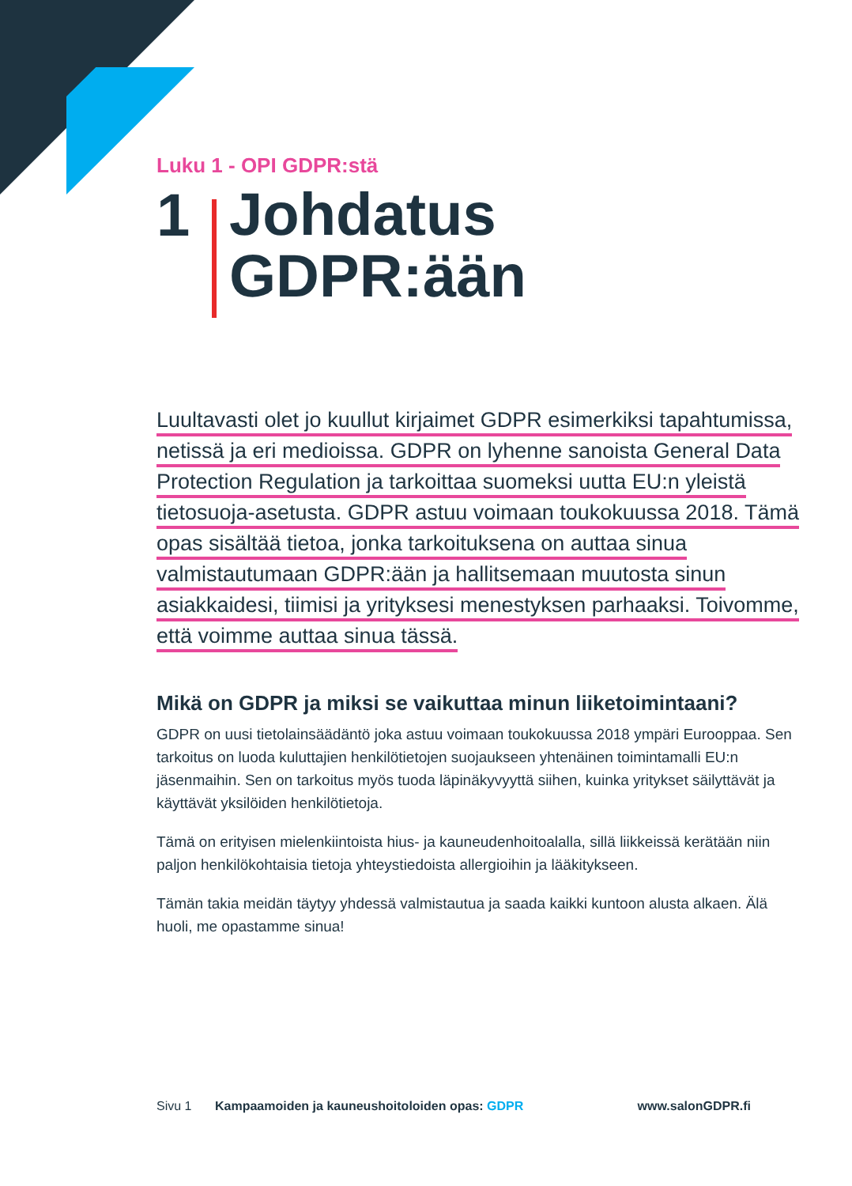Luku 1 - OPI GDPR:stä
1
Johdatus
GDPR:ään
Luultavasti olet jo kuullut kirjaimet GDPR esimerkiksi tapahtumissa, netissä ja eri medioissa. GDPR on lyhenne sanoista General Data Protection Regulation ja tarkoittaa suomeksi uutta EU:n yleistä tietosuoja-asetusta. GDPR astuu voimaan toukokuussa 2018. Tämä opas sisältää tietoa, jonka tarkoituksena on auttaa sinua valmistautumaan GDPR:ään ja hallitsemaan muutosta sinun asiakkaidesi, tiimisi ja yrityksesi menestyksen parhaaksi. Toivomme, että voimme auttaa sinua tässä.
Mikä on GDPR ja miksi se vaikuttaa minun liiketoimintaani?
GDPR on uusi tietolainsäädäntö joka astuu voimaan toukokuussa 2018 ympäri Eurooppaa. Sen tarkoitus on luoda kuluttajien henkilötietojen suojaukseen yhtenäinen toimintamalli EU:n jäsenmaihin. Sen on tarkoitus myös tuoda läpinäkyvyyttä siihen, kuinka yritykset säilyttävät ja käyttävät yksilöiden henkilötietoja.
Tämä on erityisen mielenkiintoista hius- ja kauneudenhoitoalalla, sillä liikkeissä kerätään niin paljon henkilökohtaisia tietoja yhteystiedoista allergioihin ja lääkitykseen.
Tämän takia meidän täytyy yhdessä valmistautua ja saada kaikki kuntoon alusta alkaen. Älä huoli, me opastamme sinua!
Sivu 1 Kampaamoiden ja kauneushoitoloiden opas: GDPR www.salonGDPR.fi